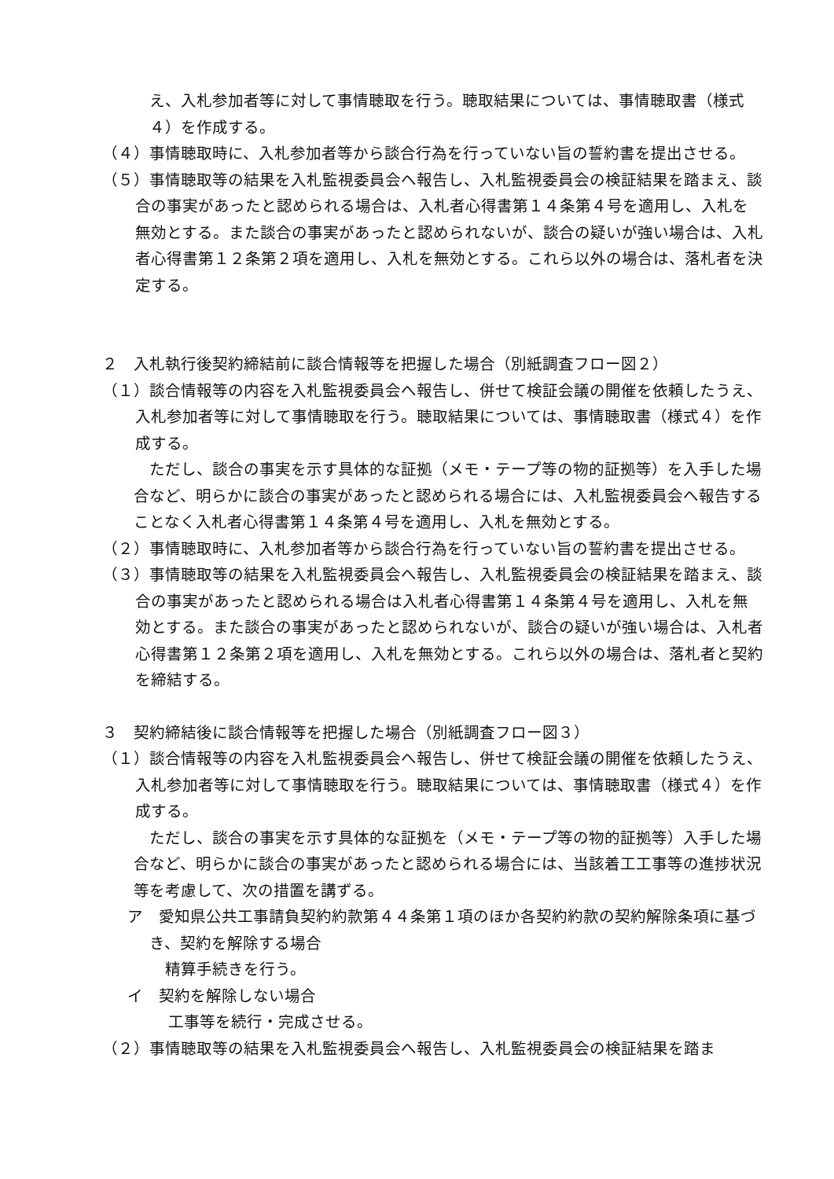え、入札参加者等に対して事情聴取を行う。聴取結果については、事情聴取書（様式４）を作成する。
（４）事情聴取時に、入札参加者等から談合行為を行っていない旨の誓約書を提出させる。
（５）事情聴取等の結果を入札監視委員会へ報告し、入札監視委員会の検証結果を踏まえ、談合の事実があったと認められる場合は、入札者心得書第１４条第４号を適用し、入札を無効とする。また談合の事実があったと認められないが、談合の疑いが強い場合は、入札者心得書第１２条第２項を適用し、入札を無効とする。これら以外の場合は、落札者を決定する。
２　入札執行後契約締結前に談合情報等を把握した場合（別紙調査フロー図２）
（１）談合情報等の内容を入札監視委員会へ報告し、併せて検証会議の開催を依頼したうえ、入札参加者等に対して事情聴取を行う。聴取結果については、事情聴取書（様式４）を作成する。
　ただし、談合の事実を示す具体的な証拠（メモ・テープ等の物的証拠等）を入手した場合など、明らかに談合の事実があったと認められる場合には、入札監視委員会へ報告することなく入札者心得書第１４条第４号を適用し、入札を無効とする。
（２）事情聴取時に、入札参加者等から談合行為を行っていない旨の誓約書を提出させる。
（３）事情聴取等の結果を入札監視委員会へ報告し、入札監視委員会の検証結果を踏まえ、談合の事実があったと認められる場合は入札者心得書第１４条第４号を適用し、入札を無効とする。また談合の事実があったと認められないが、談合の疑いが強い場合は、入札者心得書第１２条第２項を適用し、入札を無効とする。これら以外の場合は、落札者と契約を締結する。
３　契約締結後に談合情報等を把握した場合（別紙調査フロー図３）
（１）談合情報等の内容を入札監視委員会へ報告し、併せて検証会議の開催を依頼したうえ、入札参加者等に対して事情聴取を行う。聴取結果については、事情聴取書（様式４）を作成する。
　ただし、談合の事実を示す具体的な証拠を（メモ・テープ等の物的証拠等）入手した場合など、明らかに談合の事実があったと認められる場合には、当該着工工事等の進捗状況等を考慮して、次の措置を講ずる。
ア　愛知県公共工事請負契約約款第４４条第１項のほか各契約約款の契約解除条項に基づき、契約を解除する場合
精算手続きを行う。
イ　契約を解除しない場合
工事等を続行・完成させる。
（２）事情聴取等の結果を入札監視委員会へ報告し、入札監視委員会の検証結果を踏ま